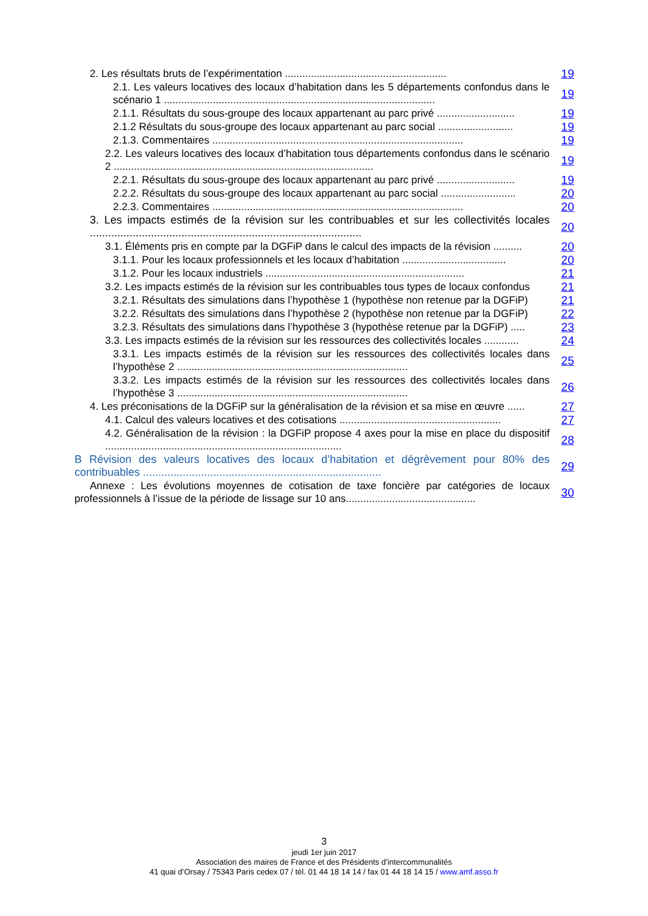2. Les résultats bruts de l’expérimentation ........................................................
19
2.1. Les valeurs locatives des locaux d’habitation dans les 5 départements confondus dans le scénario 1 ..............................................................................................
19
2.1.1. Résultats du sous-groupe des locaux appartenant au parc privé ...........................
19
2.1.2 Résultats du sous-groupe des locaux appartenant au parc social ..........................
19
2.1.3. Commentaires .......................................................................................
19
2.2. Les valeurs locatives des locaux d’habitation tous départements confondus dans le scénario 2 ..........................................................................................
19
2.2.1. Résultats du sous-groupe des locaux appartenant au parc privé ...........................
19
2.2.2. Résultats du sous-groupe des locaux appartenant au parc social ..........................
20
2.2.3. Commentaires .......................................................................................
20
3. Les impacts estimés de la révision sur les contribuables et sur les collectivités locales .........................................................................................
20
3.1. Éléments pris en compte par la DGFiP dans le calcul des impacts de la révision ..........
20
3.1.1. Pour les locaux professionnels et les locaux d’habitation ....................................
20
3.1.2. Pour les locaux industriels .....................................................................
21
3.2. Les impacts estimés de la révision sur les contribuables tous types de locaux confondus
21
3.2.1. Résultats des simulations dans l’hypothèse 1 (hypothèse non retenue par la DGFiP)
21
3.2.2. Résultats des simulations dans l’hypothèse 2 (hypothèse non retenue par la DGFiP)
22
3.2.3. Résultats des simulations dans l’hypothèse 3 (hypothèse retenue par la DGFiP) .....
23
3.3. Les impacts estimés de la révision sur les ressources des collectivités locales ............
24
3.3.1. Les impacts estimés de la révision sur les ressources des collectivités locales dans l’hypothèse 2 ................................................................................
25
3.3.2. Les impacts estimés de la révision sur les ressources des collectivités locales dans l’hypothèse 3 ................................................................................
26
4. Les préconisations de la DGFiP sur la généralisation de la révision et sa mise en œuvre ......
27
4.1. Calcul des valeurs locatives et des cotisations ........................................................
27
4.2. Généralisation de la révision : la DGFiP propose 4 axes pour la mise en place du dispositif ..................................................................................
28
B Révision des valeurs locatives des locaux d’habitation et dégrèvement pour 80% des contribuables ..............................................................................
29
Annexe : Les évolutions moyennes de cotisation de taxe foncière par catégories de locaux professionnels à l’issue de la période de lissage sur 10 ans.............................................
30
3
jeudi 1er juin 2017
Association des maires de France et des Présidents d’intercommunalités
41 quai d’Orsay / 75343 Paris cedex 07 / tél. 01 44 18 14 14 / fax 01 44 18 14 15 / www.amf.asso.fr